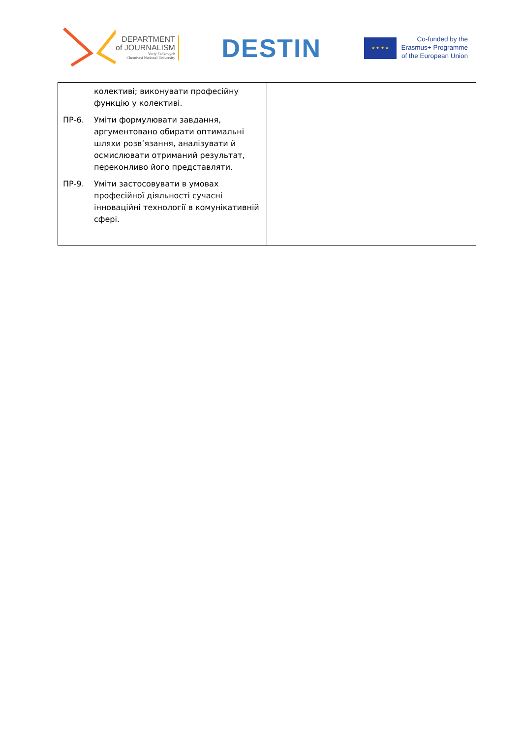DEPARTMENT
of JOURNALISM
Yuriy Fedkovych
Chernivtsi National University
DESTIN
★ ★ ★ ★
Co-funded by the
Erasmus+ Programme
of the European Union
| колективі; виконувати професійну функцію у колективі. ПР-6. Уміти формулювати завдання, аргументовано обирати оптимальні шляхи розв’язання, аналізувати й осмислювати отриманий результат, переконливо його представляти. ПР-9. Уміти застосовувати в умовах професійної діяльності сучасні інноваційні технології в комунікативній сфері. | |